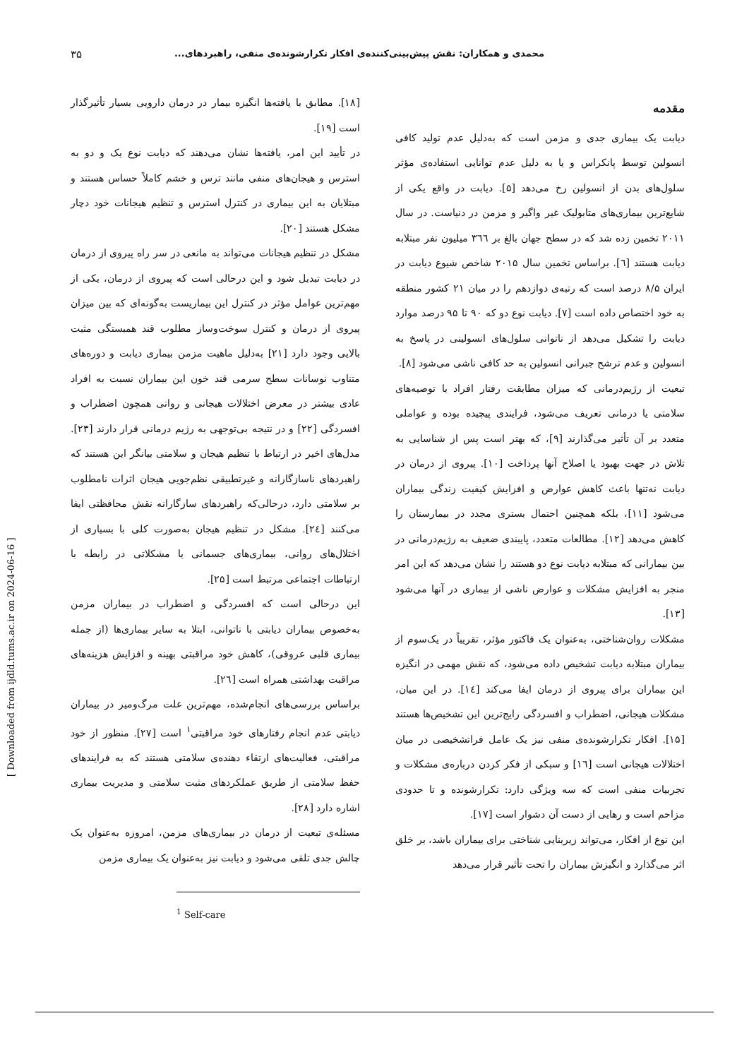محمدی و همکاران: نقش پیش‌بینی‌کننده‌ی افکار تکرارشونده‌ی منفی، راهبردهای... ۳۵
مقدمه
دیابت یک بیماری جدی و مزمن است که به‌دلیل عدم تولید کافی انسولین توسط پانکراس و یا به دلیل عدم توانایی استفاده‌ی مؤثر سلول‌های بدن از انسولین رخ می‌دهد [۵]. دیابت در واقع یکی از شایع‌ترین بیماری‌های متابولیک غیر واگیر و مزمن در دنیاست. در سال ۲۰۱۱ تخمین زده شد که در سطح جهان بالغ بر ۳٦٦ میلیون نفر مبتلابه دیابت هستند [٦]. براساس تخمین سال ۲۰۱۵ شاخص شیوع دیابت در ایران ۸/۵ درصد است که رتبه‌ی دوازدهم را در میان ۲۱ کشور منطقه به خود اختصاص داده است [۷]. دیابت نوع دو که ۹۰ تا ۹۵ درصد موارد دیابت را تشکیل می‌دهد از ناتوانی سلول‌های انسولینی در پاسخ به انسولین و عدم ترشح جبرانی انسولین به حد کافی ناشی می‌شود [۸].
تبعیت از رژیم‌درمانی که میزان مطابقت رفتار افراد با توصیه‌های سلامتی یا درمانی تعریف می‌شود، فرایندی پیچیده بوده و عواملی متعدد بر آن تأثیر می‌گذارند [۹]، که بهتر است پس از شناسایی به تلاش در جهت بهبود یا اصلاح آنها پرداخت [۱۰]. پیروی از درمان در دیابت نه‌تنها باعث کاهش عوارض و افزایش کیفیت زندگی بیماران می‌شود [۱۱]، بلکه همچنین احتمال بستری مجدد در بیمارستان را کاهش می‌دهد [۱۲]. مطالعات متعدد، پایبندی ضعیف به رژیم‌درمانی در بین بیمارانی که مبتلابه دیابت نوع دو هستند را نشان می‌دهد که این امر منجر به افزایش مشکلات و عوارض ناشی از بیماری در آنها می‌شود [۱۳].
مشکلات روان‌شناختی، به‌عنوان یک فاکتور مؤثر، تقریباً در یک‌سوم از بیماران مبتلابه دیابت تشخیص داده می‌شود، که نقش مهمی در انگیزه این بیماران برای پیروی از درمان ایفا می‌کند [۱٤]. در این میان، مشکلات هیجانی، اضطراب و افسردگی رایج‌ترین این تشخیص‌ها هستند [۱۵]. افکار تکرارشونده‌ی منفی نیز یک عامل فراتشخیصی در میان اختلالات هیجانی است [۱٦] و سبکی از فکر کردن درباره‌ی مشکلات و تجربیات منفی است که سه ویژگی دارد: تکرارشونده و تا حدودی مزاحم است و رهایی از دست آن دشوار است [۱۷].
این نوع از افکار، می‌تواند زیربنایی شناختی برای بیماران باشد، بر خلق اثر می‌گذارد و انگیزش بیماران را تحت تأثیر قرار می‌دهد
[۱۸]. مطابق با یافته‌ها انگیزه بیمار در درمان دارویی بسیار تأثیرگذار است [۱۹].
در تأیید این امر، یافته‌ها نشان می‌دهند که دیابت نوع یک و دو به استرس و هیجان‌های منفی مانند ترس و خشم کاملاً حساس هستند و مبتلایان به این بیماری در کنترل استرس و تنظیم هیجانات خود دچار مشکل هستند [۲۰].
مشکل در تنظیم هیجانات می‌تواند به مانعی در سر راه پیروی از درمان در دیابت تبدیل شود و این درحالی است که پیروی از درمان، یکی از مهم‌ترین عوامل مؤثر در کنترل این بیماریست به‌گونه‌ای که بین میزان پیروی از درمان و کنترل سوخت‌وساز مطلوب قند همبستگی مثبت بالایی وجود دارد [۲۱] به‌دلیل ماهیت مزمن بیماری دیابت و دوره‌های متناوب نوسانات سطح سرمی قند خون این بیماران نسبت به افراد عادی بیشتر در معرض اختلالات هیجانی و روانی همچون اضطراب و افسردگی [۲۲] و در نتیجه بی‌توجهی به رژیم درمانی قرار دارند [۲۳]. مدل‌های اخیر در ارتباط با تنظیم هیجان و سلامتی بیانگر این هستند که راهبردهای ناسازگارانه و غیرتطبیقی نظم‌جویی هیجان اثرات نامطلوب بر سلامتی دارد، درحالی‌که راهبردهای سازگارانه نقش محافظتی ایفا می‌کنند [۲٤]. مشکل در تنظیم هیجان به‌صورت کلی با بسیاری از اختلال‌های روانی، بیماری‌های جسمانی یا مشکلاتی در رابطه با ارتباطات اجتماعی مرتبط است [۲۵].
این درحالی است که افسردگی و اضطراب در بیماران مزمن به‌خصوص بیماران دیابتی با ناتوانی، ابتلا به سایر بیماری‌ها (از جمله بیماری قلبی عروقی)، کاهش خود مراقبتی بهینه و افزایش هزینه‌های مراقبت بهداشتی همراه است [۲٦].
براساس بررسی‌های انجام‌شده، مهم‌ترین علت مرگ‌ومیر در بیماران دیابتی عدم انجام رفتارهای خود مراقبتی<sup>۱</sup> است [۲۷]. منظور از خود مراقبتی، فعالیت‌های ارتقاء دهنده‌ی سلامتی هستند که به فرایندهای حفظ سلامتی از طریق عملکردهای مثبت سلامتی و مدیریت بیماری اشاره دارد [۲۸].
مسئله‌ی تبعیت از درمان در بیماری‌های مزمن، امروزه به‌عنوان یک چالش جدی تلقی می‌شود و دیابت نیز به‌عنوان یک بیماری مزمن
<sup>1</sup> Self-care
[ Downloaded from ijdld.tums.ac.ir on 2024-06-16 ]